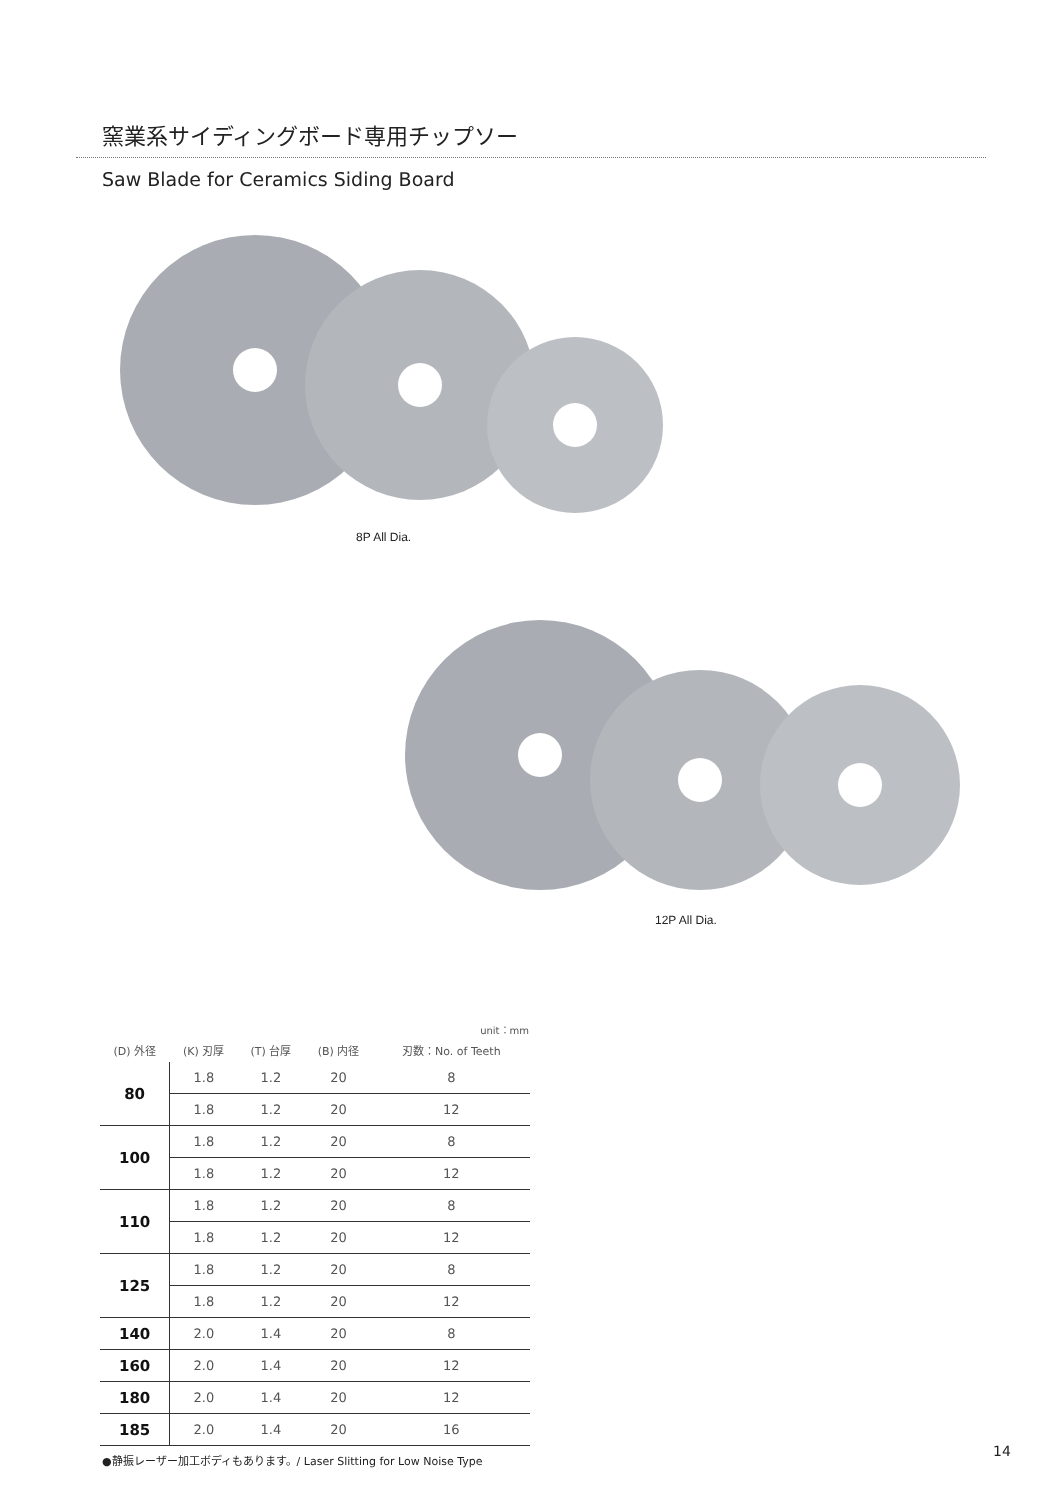窯業系サイディングボード専用チップソー
Saw Blade for Ceramics Siding Board
8P All Dia.
12P All Dia.
| unit：mm | | | | |
| --- | --- | --- | --- | --- |
| (D) 外径 | (K) 刃厚 | (T) 台厚 | (B) 内径 | 刃数：No. of Teeth |
| 80 | 1.8 | 1.2 | 20 | 8 |
| | 1.8 | 1.2 | 20 | 12 |
| 100 | 1.8 | 1.2 | 20 | 8 |
| | 1.8 | 1.2 | 20 | 12 |
| 110 | 1.8 | 1.2 | 20 | 8 |
| | 1.8 | 1.2 | 20 | 12 |
| 125 | 1.8 | 1.2 | 20 | 8 |
| | 1.8 | 1.2 | 20 | 12 |
| 140 | 2.0 | 1.4 | 20 | 8 |
| 160 | 2.0 | 1.4 | 20 | 12 |
| 180 | 2.0 | 1.4 | 20 | 12 |
| 185 | 2.0 | 1.4 | 20 | 16 |
●静振レーザー加工ボディもあります。/ Laser Slitting for Low Noise Type
14